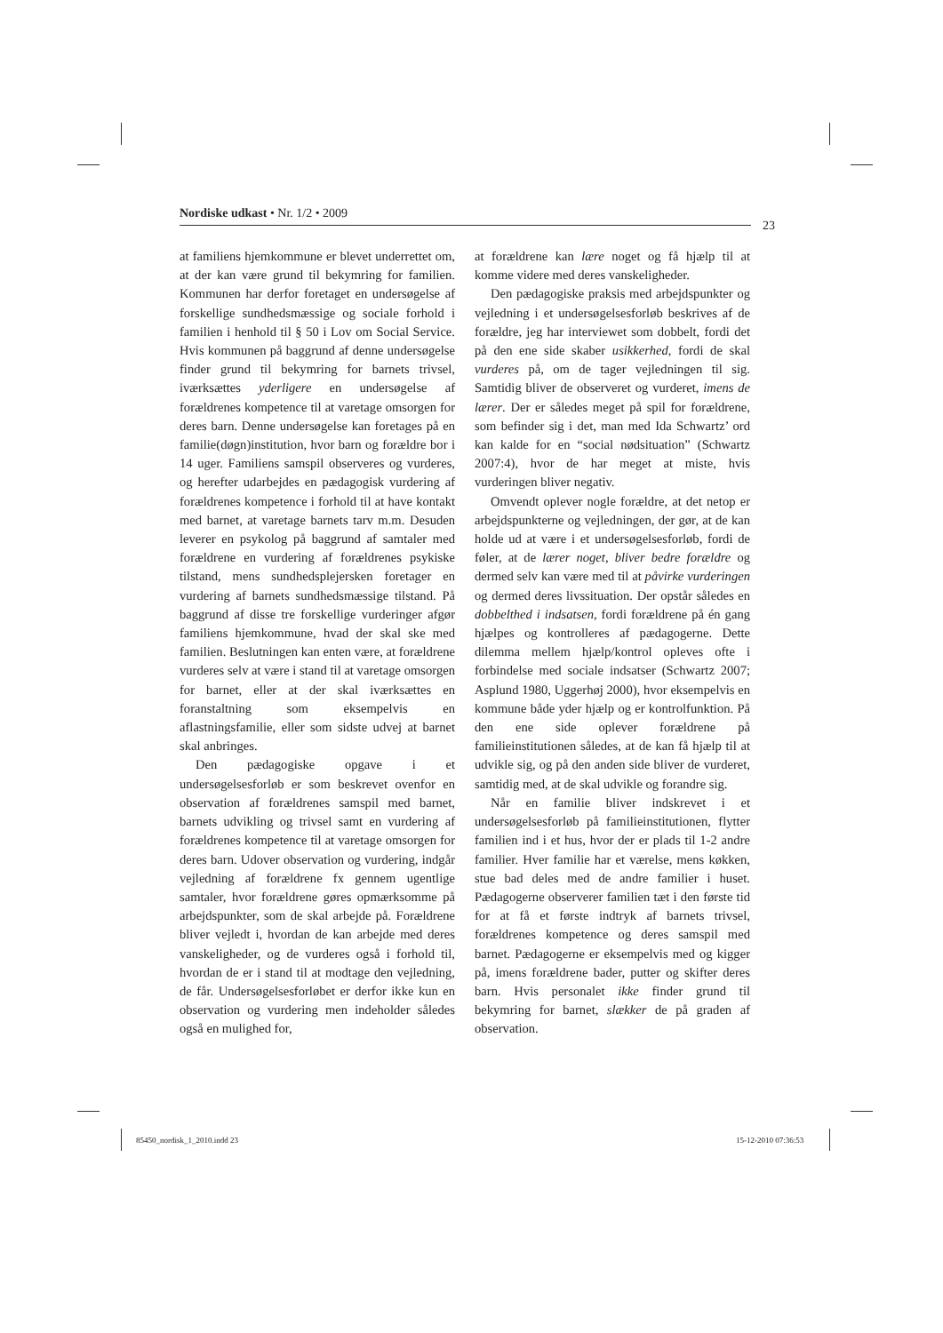Nordiske udkast • Nr. 1/2 • 2009
23
at familiens hjemkommune er blevet underrettet om, at der kan være grund til bekymring for familien. Kommunen har derfor foretaget en undersøgelse af forskellige sundhedsmæssige og sociale forhold i familien i henhold til § 50 i Lov om Social Service. Hvis kommunen på baggrund af denne undersøgelse finder grund til bekymring for barnets trivsel, iværksættes yderligere en undersøgelse af forældrenes kompetence til at varetage omsorgen for deres barn. Denne undersøgelse kan foretages på en familie(døgn)institution, hvor barn og forældre bor i 14 uger. Familiens samspil observeres og vurderes, og herefter udarbejdes en pædagogisk vurdering af forældrenes kompetence i forhold til at have kontakt med barnet, at varetage barnets tarv m.m. Desuden leverer en psykolog på baggrund af samtaler med forældrene en vurdering af forældrenes psykiske tilstand, mens sundhedsplejersken foretager en vurdering af barnets sundhedsmæssige tilstand. På baggrund af disse tre forskellige vurderinger afgør familiens hjemkommune, hvad der skal ske med familien. Beslutningen kan enten være, at forældrene vurderes selv at være i stand til at varetage omsorgen for barnet, eller at der skal iværksættes en foranstaltning som eksempelvis en aflastningsfamilie, eller som sidste udvej at barnet skal anbringes.
Den pædagogiske opgave i et undersøgelsesforløb er som beskrevet ovenfor en observation af forældrenes samspil med barnet, barnets udvikling og trivsel samt en vurdering af forældrenes kompetence til at varetage omsorgen for deres barn. Udover observation og vurdering, indgår vejledning af forældrene fx gennem ugentlige samtaler, hvor forældrene gøres opmærksomme på arbejdspunkter, som de skal arbejde på. Forældrene bliver vejledt i, hvordan de kan arbejde med deres vanskeligheder, og de vurderes også i forhold til, hvordan de er i stand til at modtage den vejledning, de får. Undersøgelsesforløbet er derfor ikke kun en observation og vurdering men indeholder således også en mulighed for,
at forældrene kan lære noget og få hjælp til at komme videre med deres vanskeligheder.
Den pædagogiske praksis med arbejdspunkter og vejledning i et undersøgelsesforløb beskrives af de forældre, jeg har interviewet som dobbelt, fordi det på den ene side skaber usikkerhed, fordi de skal vurderes på, om de tager vejledningen til sig. Samtidig bliver de observeret og vurderet, imens de lærer. Der er således meget på spil for forældrene, som befinder sig i det, man med Ida Schwartz’ ord kan kalde for en “social nødsituation” (Schwartz 2007:4), hvor de har meget at miste, hvis vurderingen bliver negativ.
Omvendt oplever nogle forældre, at det netop er arbejdspunkterne og vejledningen, der gør, at de kan holde ud at være i et undersøgelsesforløb, fordi de føler, at de lærer noget, bliver bedre forældre og dermed selv kan være med til at påvirke vurderingen og dermed deres livssituation. Der opstår således en dobbelthed i indsatsen, fordi forældrene på én gang hjælpes og kontrolleres af pædagogerne. Dette dilemma mellem hjælp/kontrol opleves ofte i forbindelse med sociale indsatser (Schwartz 2007; Asplund 1980, Uggerhøj 2000), hvor eksempelvis en kommune både yder hjælp og er kontrolfunktion. På den ene side oplever forældrene på familieinstitutionen således, at de kan få hjælp til at udvikle sig, og på den anden side bliver de vurderet, samtidig med, at de skal udvikle og forandre sig.
Når en familie bliver indskrevet i et undersøgelsesforløb på familieinstitutionen, flytter familien ind i et hus, hvor der er plads til 1-2 andre familier. Hver familie har et værelse, mens køkken, stue bad deles med de andre familier i huset. Pædagogerne observerer familien tæt i den første tid for at få et første indtryk af barnets trivsel, forældrenes kompetence og deres samspil med barnet. Pædagogerne er eksempelvis med og kigger på, imens forældrene bader, putter og skifter deres barn. Hvis personalet ikke finder grund til bekymring for barnet, slækker de på graden af observation.
85450_nordisk_1_2010.indd 23 15-12-2010 07:36:53